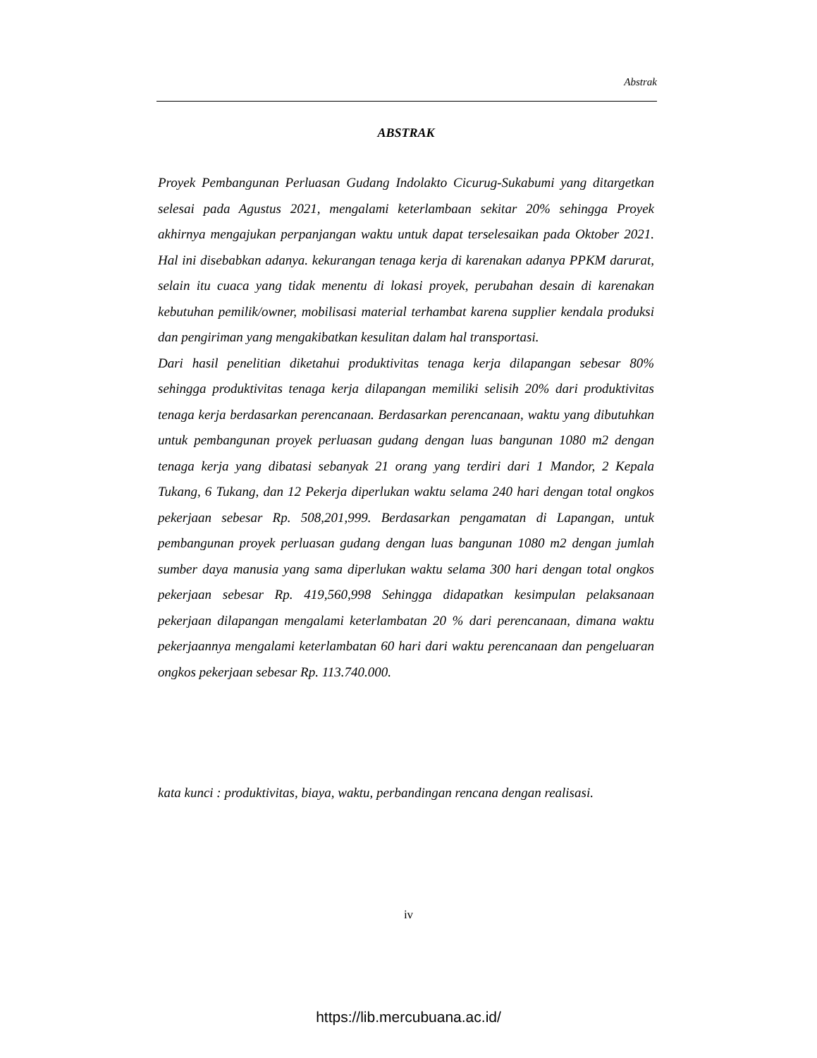Abstrak
ABSTRAK
Proyek Pembangunan Perluasan Gudang Indolakto Cicurug-Sukabumi yang ditargetkan selesai pada Agustus 2021, mengalami keterlambaan sekitar 20% sehingga Proyek akhirnya mengajukan perpanjangan waktu untuk dapat terselesaikan pada Oktober 2021. Hal ini disebabkan adanya. kekurangan tenaga kerja di karenakan adanya PPKM darurat, selain itu cuaca yang tidak menentu di lokasi proyek, perubahan desain di karenakan kebutuhan pemilik/owner, mobilisasi material terhambat karena supplier kendala produksi dan pengiriman yang mengakibatkan kesulitan dalam hal transportasi.
Dari hasil penelitian diketahui produktivitas tenaga kerja dilapangan sebesar 80% sehingga produktivitas tenaga kerja dilapangan memiliki selisih 20% dari produktivitas tenaga kerja berdasarkan perencanaan. Berdasarkan perencanaan, waktu yang dibutuhkan untuk pembangunan proyek perluasan gudang dengan luas bangunan 1080 m2 dengan tenaga kerja yang dibatasi sebanyak 21 orang yang terdiri dari 1 Mandor, 2 Kepala Tukang, 6 Tukang, dan 12 Pekerja diperlukan waktu selama 240 hari dengan total ongkos pekerjaan sebesar Rp. 508,201,999. Berdasarkan pengamatan di Lapangan, untuk pembangunan proyek perluasan gudang dengan luas bangunan 1080 m2 dengan jumlah sumber daya manusia yang sama diperlukan waktu selama 300 hari dengan total ongkos pekerjaan sebesar Rp. 419,560,998 Sehingga didapatkan kesimpulan pelaksanaan pekerjaan dilapangan mengalami keterlambatan 20 % dari perencanaan, dimana waktu pekerjaannya mengalami keterlambatan 60 hari dari waktu perencanaan dan pengeluaran ongkos pekerjaan sebesar Rp. 113.740.000.
kata kunci : produktivitas, biaya, waktu, perbandingan rencana dengan realisasi.
iv
https://lib.mercubuana.ac.id/